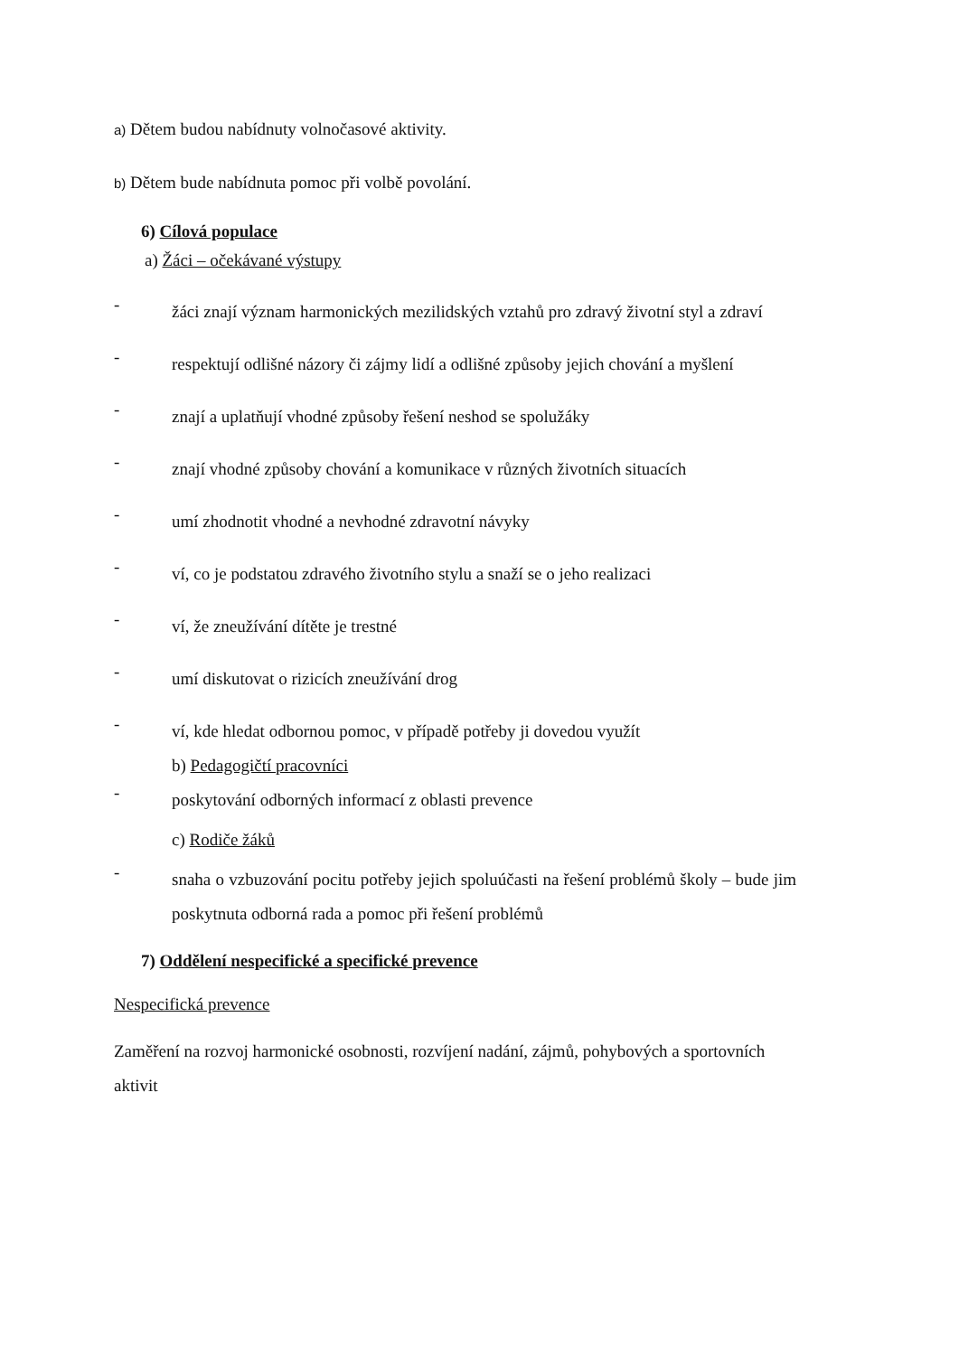a) Dětem budou nabídnuty volnočasové aktivity.
b) Dětem bude nabídnuta pomoc při volbě povolání.
6) Cílová populace
a) Žáci – očekávané výstupy
-
žáci znají význam harmonických mezilidských vztahů pro zdravý životní styl a zdraví
-
respektují odlišné názory či zájmy lidí a odlišné způsoby jejich chování a myšlení
-
znají a uplatňují vhodné způsoby řešení neshod se spolužáky
-
znají vhodné způsoby chování a komunikace v různých životních situacích
-
umí zhodnotit vhodné a nevhodné zdravotní návyky
-
ví, co je podstatou zdravého životního stylu a snaží se o jeho realizaci
-
ví, že zneužívání dítěte je trestné
-
umí diskutovat o rizicích zneužívání drog
-
ví, kde hledat odbornou pomoc, v případě potřeby ji dovedou využít
b) Pedagogičtí pracovníci
-
poskytování odborných informací z oblasti prevence
c) Rodiče žáků
-
snaha o vzbuzování pocitu potřeby jejich spoluúčasti na řešení problémů školy – bude jim poskytnuta odborná rada a pomoc při řešení problémů
7) Oddělení nespecifické a specifické prevence
Nespecifická prevence
Zaměření na rozvoj harmonické osobnosti, rozvíjení nadání, zájmů, pohybových a sportovních aktivit